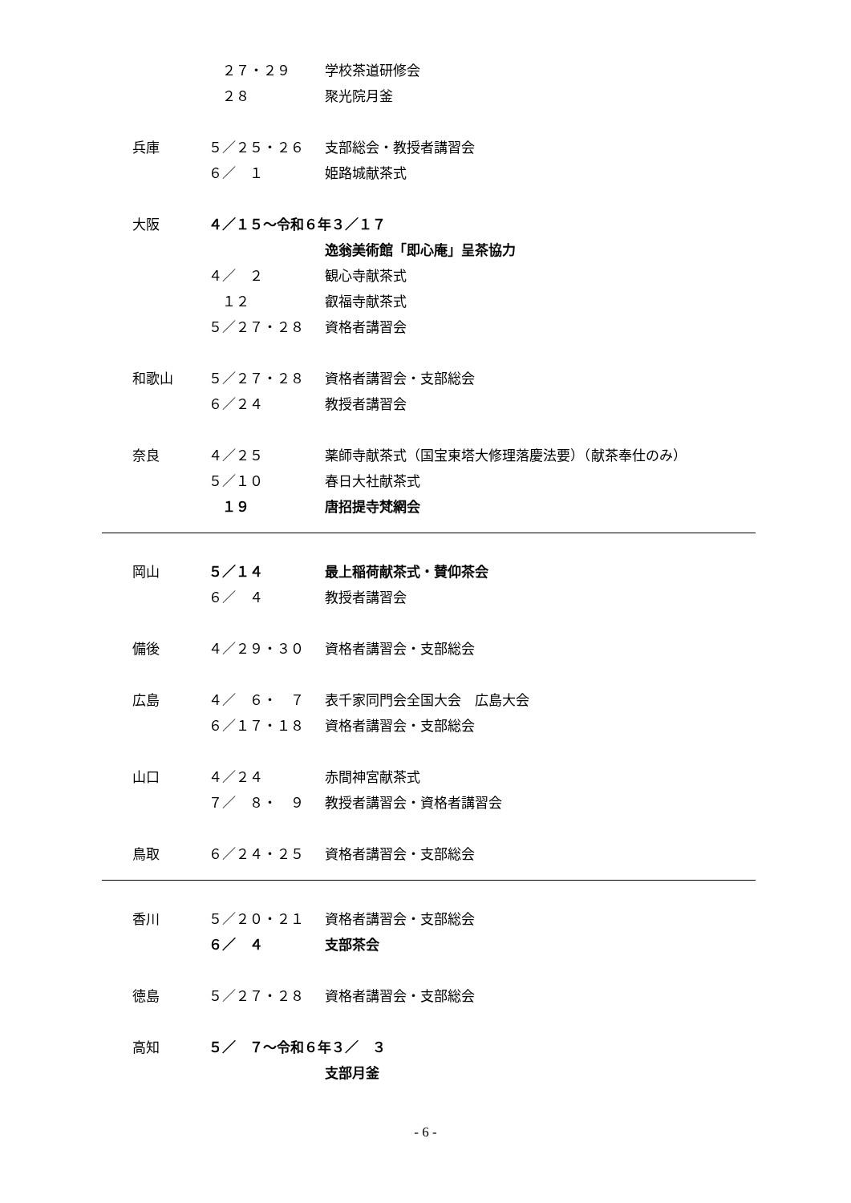２７・２９ 学校茶道研修会
　２８ 聚光院月釜
兵庫 ５／２５・２６ 支部総会・教授者講習会
６／　１ 姫路城献茶式
大阪 ４／１５～令和６年３／１７
逸翁美術館「即心庵」呈茶協力
４／　２ 観心寺献茶式
　１２ 叡福寺献茶式
５／２７・２８ 資格者講習会
和歌山 ５／２７・２８ 資格者講習会・支部総会
６／２４ 教授者講習会
奈良 ４／２５ 薬師寺献茶式（国宝東塔大修理落慶法要）（献茶奉仕のみ）
５／１０ 春日大社献茶式
　１９ 唐招提寺梵網会
岡山 ５／１４ 最上稲荷献茶式・賛仰茶会
６／　４ 教授者講習会
備後 ４／２９・３０ 資格者講習会・支部総会
広島 ４／　６・　７ 表千家同門会全国大会　広島大会
６／１７・１８ 資格者講習会・支部総会
山口 ４／２４ 赤間神宮献茶式
７／　８・　９ 教授者講習会・資格者講習会
鳥取 ６／２４・２５ 資格者講習会・支部総会
香川 ５／２０・２１ 資格者講習会・支部総会
６／　４ 支部茶会
徳島 ５／２７・２８ 資格者講習会・支部総会
高知 ５／　７～令和６年３／　３
支部月釜
- 6 -